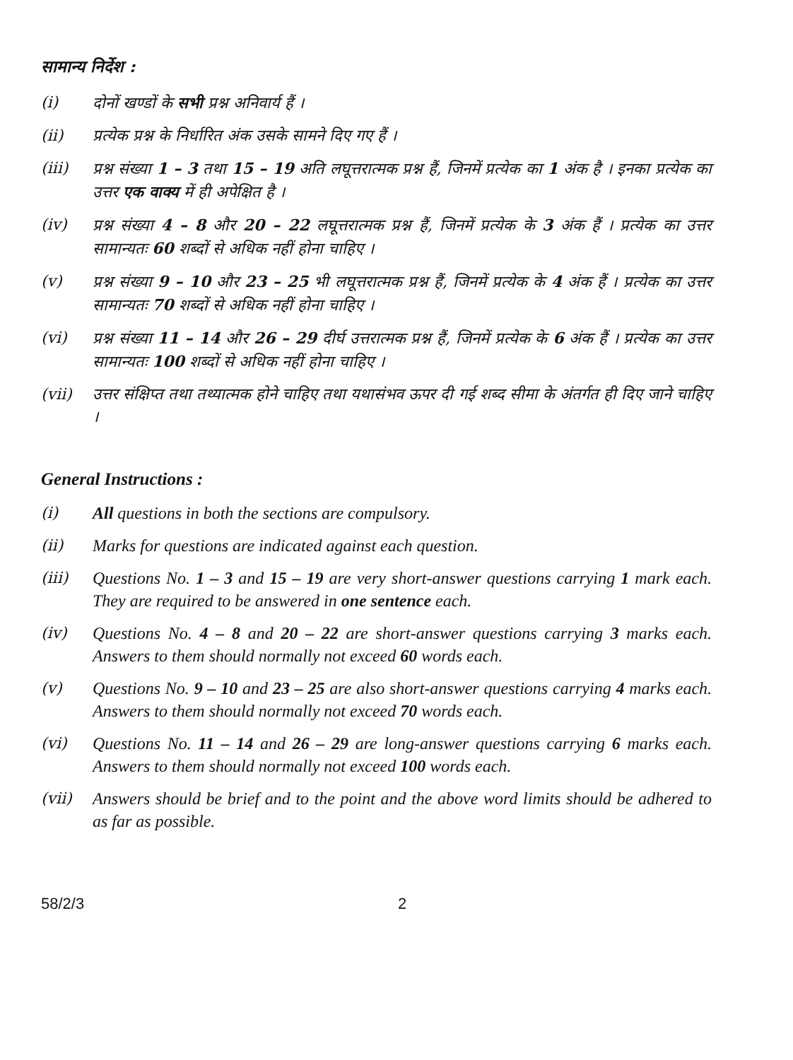सामान्य निर्देश :
(i) दोनों खण्डों के सभी प्रश्न अनिवार्य हैं ।
(ii) प्रत्येक प्रश्न के निर्धारित अंक उसके सामने दिए गए हैं ।
(iii) प्रश्न संख्या 1 – 3 तथा 15 – 19 अति लघूत्तरात्मक प्रश्न हैं, जिनमें प्रत्येक का 1 अंक है । इनका प्रत्येक का उत्तर एक वाक्य में ही अपेक्षित है ।
(iv) प्रश्न संख्या 4 – 8 और 20 – 22 लघूत्तरात्मक प्रश्न हैं, जिनमें प्रत्येक के 3 अंक हैं । प्रत्येक का उत्तर सामान्यतः 60 शब्दों से अधिक नहीं होना चाहिए ।
(v) प्रश्न संख्या 9 – 10 और 23 – 25 भी लघूत्तरात्मक प्रश्न हैं, जिनमें प्रत्येक के 4 अंक हैं । प्रत्येक का उत्तर सामान्यतः 70 शब्दों से अधिक नहीं होना चाहिए ।
(vi) प्रश्न संख्या 11 – 14 और 26 – 29 दीर्घ उत्तरात्मक प्रश्न हैं, जिनमें प्रत्येक के 6 अंक हैं । प्रत्येक का उत्तर सामान्यतः 100 शब्दों से अधिक नहीं होना चाहिए ।
(vii) उत्तर संक्षिप्त तथा तथ्यात्मक होने चाहिए तथा यथासंभव ऊपर दी गई शब्द सीमा के अंतर्गत ही दिए जाने चाहिए ।
General Instructions :
(i) All questions in both the sections are compulsory.
(ii) Marks for questions are indicated against each question.
(iii) Questions No. 1 – 3 and 15 – 19 are very short-answer questions carrying 1 mark each. They are required to be answered in one sentence each.
(iv) Questions No. 4 – 8 and 20 – 22 are short-answer questions carrying 3 marks each. Answers to them should normally not exceed 60 words each.
(v) Questions No. 9 – 10 and 23 – 25 are also short-answer questions carrying 4 marks each. Answers to them should normally not exceed 70 words each.
(vi) Questions No. 11 – 14 and 26 – 29 are long-answer questions carrying 6 marks each. Answers to them should normally not exceed 100 words each.
(vii) Answers should be brief and to the point and the above word limits should be adhered to as far as possible.
58/2/3 2